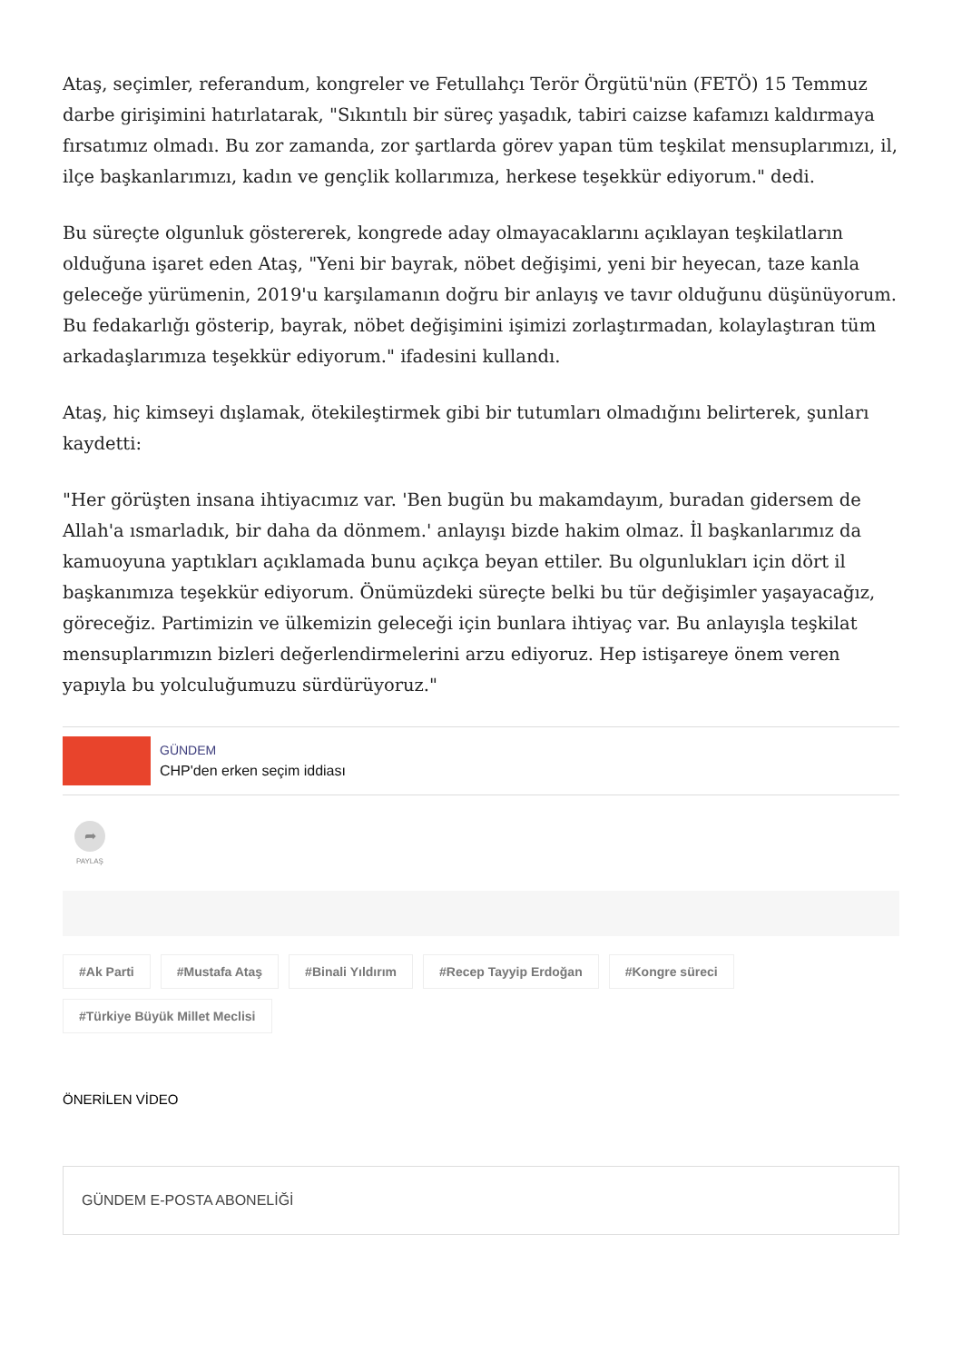Ataş, seçimler, referandum, kongreler ve Fetullahçı Terör Örgütü'nün (FETÖ) 15 Temmuz darbe girişimini hatırlatarak, "Sıkıntılı bir süreç yaşadık, tabiri caizse kafamızı kaldırmaya fırsatımız olmadı. Bu zor zamanda, zor şartlarda görev yapan tüm teşkilat mensuplarımızı, il, ilçe başkanlarımızı, kadın ve gençlik kollarımıza, herkese teşekkür ediyorum." dedi.
Bu süreçte olgunluk göstererek, kongrede aday olmayacaklarını açıklayan teşkilatların olduğuna işaret eden Ataş, "Yeni bir bayrak, nöbet değişimi, yeni bir heyecan, taze kanla geleceğe yürümenin, 2019'u karşılamanın doğru bir anlayış ve tavır olduğunu düşünüyorum. Bu fedakarlığı gösterip, bayrak, nöbet değişimini işimizi zorlaştırmadan, kolaylaştıran tüm arkadaşlarımıza teşekkür ediyorum." ifadesini kullandı.
Ataş, hiç kimseyi dışlamak, ötekileştirmek gibi bir tutumları olmadığını belirterek, şunları kaydetti:
"Her görüşten insana ihtiyacımız var. 'Ben bugün bu makamdayım, buradan gidersem de Allah'a ısmarladık, bir daha da dönmem.' anlayışı bizde hakim olmaz. İl başkanlarımız da kamuoyuna yaptıkları açıklamada bunu açıkça beyan ettiler. Bu olgunlukları için dört il başkanımıza teşekkür ediyorum. Önümüzdeki süreçte belki bu tür değişimler yaşayacağız, göreceğiz. Partimizin ve ülkemizin geleceği için bunlara ihtiyaç var. Bu anlayışla teşkilat mensuplarımızın bizleri değerlendirmelerini arzu ediyoruz. Hep istişareye önem veren yapıyla bu yolculuğumuzu sürdürüyoruz."
GÜNDEM
CHP'den erken seçim iddiası
➦
PAYLAŞ
#Ak Parti #Mustafa Ataş #Binali Yıldırım #Recep Tayyip Erdoğan #Kongre süreci #Türkiye Büyük Millet Meclisi
ÖNERİLEN VİDEO
GÜNDEM E-POSTA ABONELİĞİ